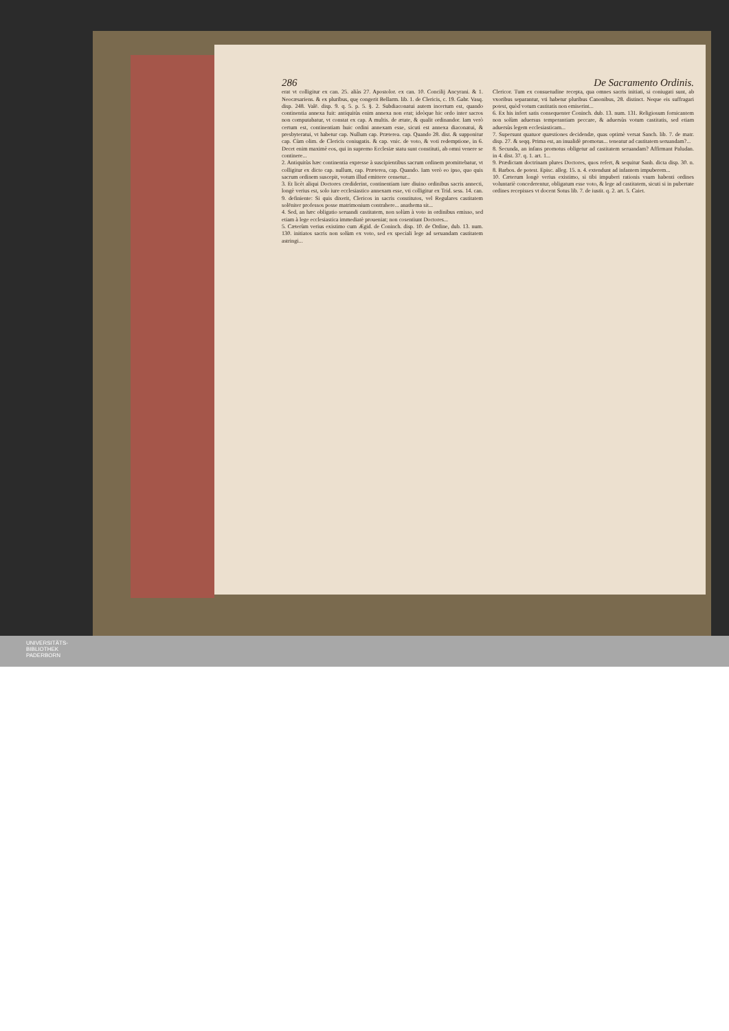286 De Sacramento Ordinis.
erat vt colligitur ex can. 25. aliàs 27. Apostolor. ex can. 10. Concilij Ancyrani. & 1. Neocæsariens. & ex pluribus, quę congerit Bellarm. lib. 1. de Clericis, c. 19. Gabr. Vasq. disp. 248. Valē. disp. 9. q. 5. p. 5. §. 2. Subdiaconatui autem incertum est, quando continentia annexa fuit: antiquitùs enim annexa non erat; ideòque hic ordo inter sacros non computabatur, vt constat ex cap. A multis. de ætate, & qualit ordinandor. Iam verò certum est, continentiam huic ordini annexam esse, sicuti est annexa diaconatui, & presbyteratui, vt habetur cap. Nullum cap. Præterea. cap. Quando 28. dist. & supponitur cap. Cùm olim. de Clericis coniugatis. & cap. vnic. de voto, & voti redemptione, in 6. Decet enim maximè eos, qui in supremo Ecclesiæ statu sunt constituti, ab omni venere se continere...
2. Antiquitùs hæc continentia expresse à suscipientibus sacrum ordinem promittebatur, vt colligitur ex dicto cap. nullum, cap. Præterea, cap. Quando. Iam verò eo ipso, quo quis sacrum ordinem suscepit, votum illud emittere censetur...
3. Et licèt aliqui Doctores crediderint, continentiam iure diuino ordinibus sacris annecti, longè verius est, solo iure ecclesiastico annexam esse, vti colligitur ex Trid. sess. 14. can. 9. definiente: Si quis dixerit, Clericos in sacris constitutos, vel Regulares castitatem solēniter professos posse matrimonium contrahere... anathema sit...
4. Sed, an hæc obligatio seruandi castitatem, non solùm à voto in ordinibus emisso, sed etiam à lege ecclesiastica immediatè proueniat; non cosentiunt Doctores...
5. Cæterùm verius existimo cum Ægid. de Coninch. disp. 10. de Ordine, dub. 13. num. 130. initiatos sacris non solùm ex voto, sed ex speciali lege ad seruandam castitatem astringi...
Clericor. Tum ex consuetudine recepta, qua omnes sacris initiati, si coniugati sunt, ab vxoribus separantur, vti habetur pluribus Canonibus, 28. distinct. Neque eis suffragari potest, quòd votum castitatis non emiserint...
6. Ex his infert satis consequenter Coninch. dub. 13. num. 131. Religiosum fornicantem non solùm aduersus temperantiam peccare, & aduersùs votum castitatis, sed etiam aduersùs legem ecclesiasticam...
7. Supersunt quatuor quæstiones decidendæ, quas optimè versat Sanch. lib. 7. de matr. disp. 27. & seqq. Prima est, an inualidè promotus... teneatur ad castitatem seruandam?...
8. Secunda, an infans promotus obligetur ad castitatem seruandam? Affirmant Paludan. in 4. dist. 37. q. 1. art. 1...
9. Prædictam doctrinam plures Doctores, quos refert, & sequitur Sanh. dicta disp. 30. n. 8. Barbos. de potest. Episc. alleg. 15. n. 4. extendunt ad infantem impuberem...
10. Cæterum longè verius existimo, si tibi impuberi rationis vsum habenti ordines voluntariè concederentur, obligatum esse voto, & lege ad castitatem, sicuti si in pubertate ordines recepisses vt docent Sotus lib. 7. de iustit. q. 2. art. 5. Caiet.
UNIVERSITÄTS-
BIBLIOTHEK
PADERBORN